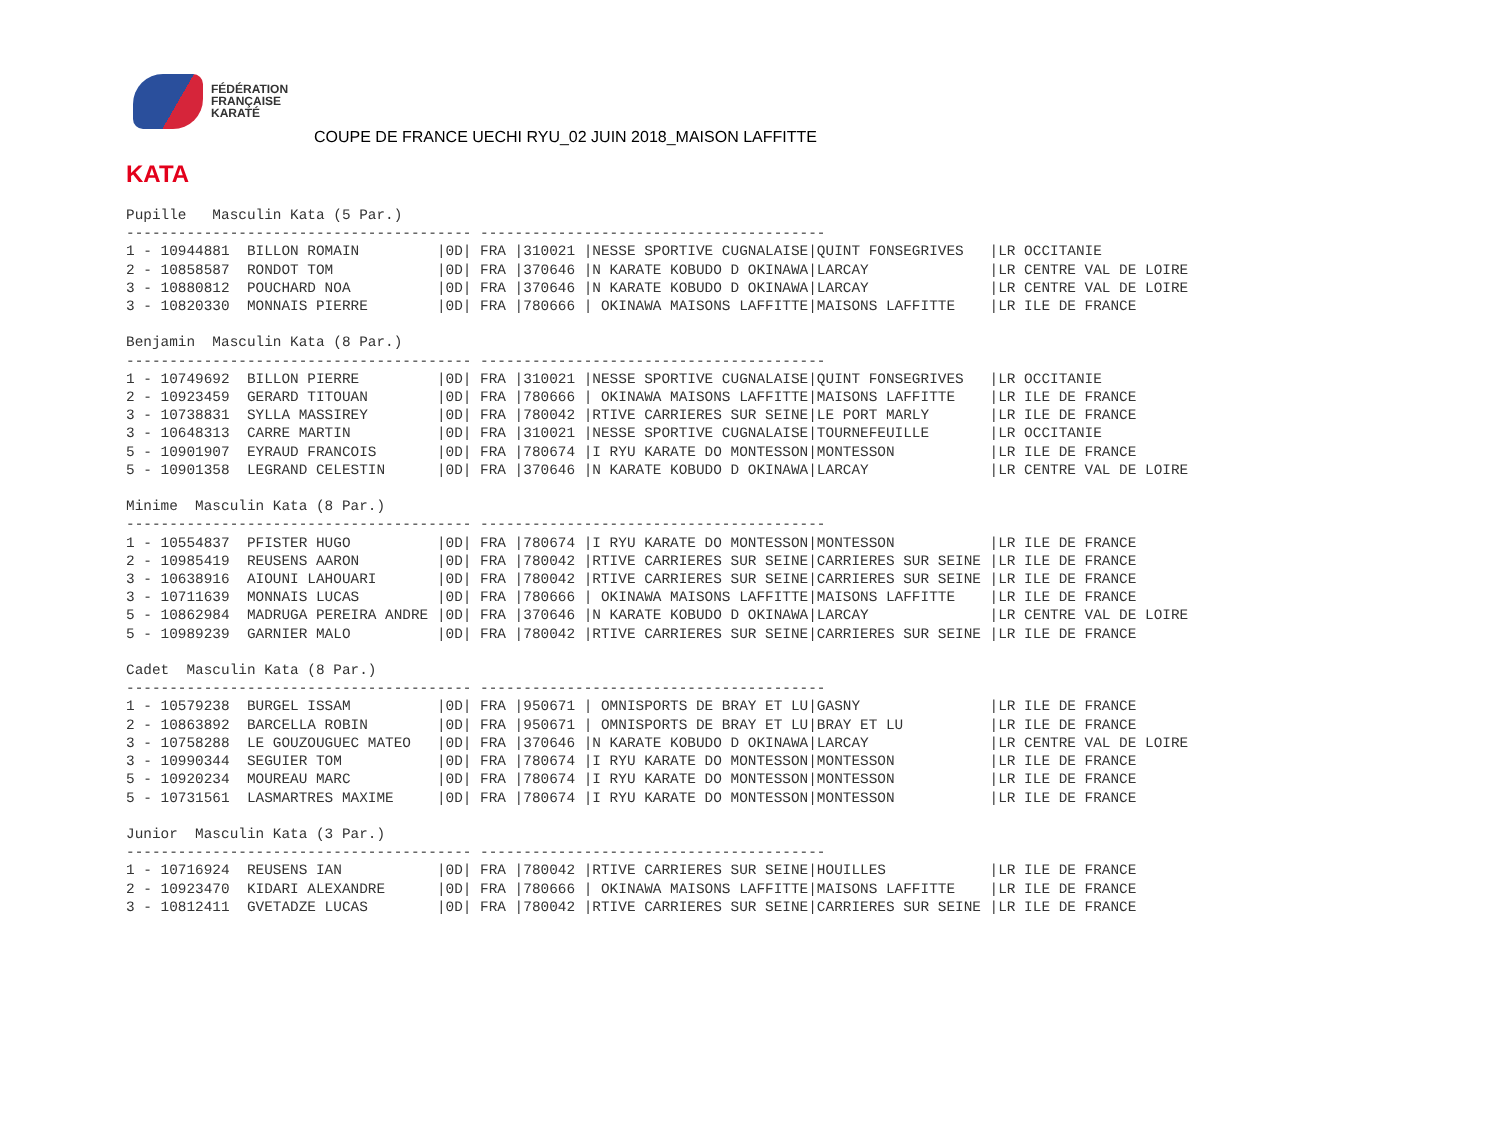FÉDÉRATION
FRANÇAISE
KARATÉ
COUPE DE FRANCE UECHI RYU_02 JUIN 2018_MAISON LAFFITTE
KATA
Pupille   Masculin Kata (5 Par.)
---------------------------------------- ----------------------------------------
1 - 10944881  BILLON ROMAIN         |0D| FRA |310021 |NESSE SPORTIVE CUGNALAISE|QUINT FONSEGRIVES   |LR OCCITANIE
2 - 10858587  RONDOT TOM            |0D| FRA |370646 |N KARATE KOBUDO D OKINAWA|LARCAY              |LR CENTRE VAL DE LOIRE
3 - 10880812  POUCHARD NOA          |0D| FRA |370646 |N KARATE KOBUDO D OKINAWA|LARCAY              |LR CENTRE VAL DE LOIRE
3 - 10820330  MONNAIS PIERRE        |0D| FRA |780666 | OKINAWA MAISONS LAFFITTE|MAISONS LAFFITTE    |LR ILE DE FRANCE

Benjamin  Masculin Kata (8 Par.)
---------------------------------------- ----------------------------------------
1 - 10749692  BILLON PIERRE         |0D| FRA |310021 |NESSE SPORTIVE CUGNALAISE|QUINT FONSEGRIVES   |LR OCCITANIE
2 - 10923459  GERARD TITOUAN        |0D| FRA |780666 | OKINAWA MAISONS LAFFITTE|MAISONS LAFFITTE    |LR ILE DE FRANCE
3 - 10738831  SYLLA MASSIREY        |0D| FRA |780042 |RTIVE CARRIERES SUR SEINE|LE PORT MARLY       |LR ILE DE FRANCE
3 - 10648313  CARRE MARTIN          |0D| FRA |310021 |NESSE SPORTIVE CUGNALAISE|TOURNEFEUILLE       |LR OCCITANIE
5 - 10901907  EYRAUD FRANCOIS       |0D| FRA |780674 |I RYU KARATE DO MONTESSON|MONTESSON           |LR ILE DE FRANCE
5 - 10901358  LEGRAND CELESTIN      |0D| FRA |370646 |N KARATE KOBUDO D OKINAWA|LARCAY              |LR CENTRE VAL DE LOIRE

Minime  Masculin Kata (8 Par.)
---------------------------------------- ----------------------------------------
1 - 10554837  PFISTER HUGO          |0D| FRA |780674 |I RYU KARATE DO MONTESSON|MONTESSON           |LR ILE DE FRANCE
2 - 10985419  REUSENS AARON         |0D| FRA |780042 |RTIVE CARRIERES SUR SEINE|CARRIERES SUR SEINE |LR ILE DE FRANCE
3 - 10638916  AIOUNI LAHOUARI       |0D| FRA |780042 |RTIVE CARRIERES SUR SEINE|CARRIERES SUR SEINE |LR ILE DE FRANCE
3 - 10711639  MONNAIS LUCAS         |0D| FRA |780666 | OKINAWA MAISONS LAFFITTE|MAISONS LAFFITTE    |LR ILE DE FRANCE
5 - 10862984  MADRUGA PEREIRA ANDRE |0D| FRA |370646 |N KARATE KOBUDO D OKINAWA|LARCAY              |LR CENTRE VAL DE LOIRE
5 - 10989239  GARNIER MALO          |0D| FRA |780042 |RTIVE CARRIERES SUR SEINE|CARRIERES SUR SEINE |LR ILE DE FRANCE

Cadet  Masculin Kata (8 Par.)
---------------------------------------- ----------------------------------------
1 - 10579238  BURGEL ISSAM          |0D| FRA |950671 | OMNISPORTS DE BRAY ET LU|GASNY               |LR ILE DE FRANCE
2 - 10863892  BARCELLA ROBIN        |0D| FRA |950671 | OMNISPORTS DE BRAY ET LU|BRAY ET LU          |LR ILE DE FRANCE
3 - 10758288  LE GOUZOUGUEC MATEO   |0D| FRA |370646 |N KARATE KOBUDO D OKINAWA|LARCAY              |LR CENTRE VAL DE LOIRE
3 - 10990344  SEGUIER TOM           |0D| FRA |780674 |I RYU KARATE DO MONTESSON|MONTESSON           |LR ILE DE FRANCE
5 - 10920234  MOUREAU MARC          |0D| FRA |780674 |I RYU KARATE DO MONTESSON|MONTESSON           |LR ILE DE FRANCE
5 - 10731561  LASMARTRES MAXIME     |0D| FRA |780674 |I RYU KARATE DO MONTESSON|MONTESSON           |LR ILE DE FRANCE

Junior  Masculin Kata (3 Par.)
---------------------------------------- ----------------------------------------
1 - 10716924  REUSENS IAN           |0D| FRA |780042 |RTIVE CARRIERES SUR SEINE|HOUILLES            |LR ILE DE FRANCE
2 - 10923470  KIDARI ALEXANDRE      |0D| FRA |780666 | OKINAWA MAISONS LAFFITTE|MAISONS LAFFITTE    |LR ILE DE FRANCE
3 - 10812411  GVETADZE LUCAS        |0D| FRA |780042 |RTIVE CARRIERES SUR SEINE|CARRIERES SUR SEINE |LR ILE DE FRANCE